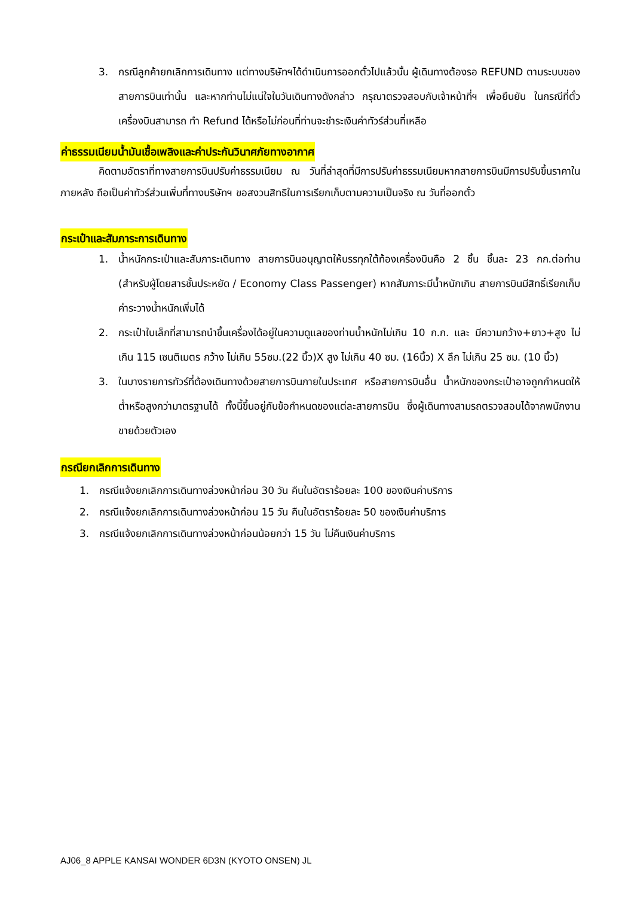3. กรณีลูกค้ายกเลิกการเดินทาง แต่ทางบริษัทฯได้ดำเนินการออกตั๋วไปแล้วนั้น ผู้เดินทางต้องรอ REFUND ตามระบบของสายการบินเท่านั้น และหากท่านไม่แน่ใจในวันเดินทางดังกล่าว กรุณาตรวจสอบกับเจ้าหน้าที่ฯ เพื่อยืนยัน ในกรณีที่ตั๋วเครื่องบินสามารถ ทำ Refund ได้หรือไม่ก่อนที่ท่านจะชำระเงินค่าทัวร์ส่วนที่เหลือ
ค่าธรรมเนียมน้ำมันเชื้อเพลิงและค่าประกันวินาศภัยทางอากาศ
คิดตามอัตราที่ทางสายการบินปรับค่าธรรมเนียม ณ วันที่ล่าสุดที่มีการปรับค่าธรรมเนียมหากสายการบินมีการปรับขึ้นราคาในภายหลัง ถือเป็นค่าทัวร์ส่วนเพิ่มที่ทางบริษัทฯ ขอสงวนสิทธิในการเรียกเก็บตามความเป็นจริง ณ วันที่ออกตั๋ว
กระเป๋าและสัมภาระการเดินทาง
1. น้ำหนักกระเป๋าและสัมภาระเดินทาง สายการบินอนุญาตให้บรรทุกใต้ท้องเครื่องบินคือ 2 ชิ้น ชิ้นละ 23 กก.ต่อท่าน (สำหรับผู้โดยสารชั้นประหยัด / Economy Class Passenger) หากสัมภาระมีน้ำหนักเกิน สายการบินมีสิทธิ์เรียกเก็บค่าระวางน้ำหนักเพิ่มได้
2. กระเป๋าใบเล็กที่สามารถนำขึ้นเครื่องได้อยู่ในความดูแลของท่านน้ำหนักไม่เกิน 10 ก.ก. และ มีความกว้าง+ยาว+สูง ไม่เกิน 115 เซนติเมตร กว้าง ไม่เกิน 55ซม.(22 นิ้ว)X สูง ไม่เกิน 40 ซม. (16นิ้ว) X ลึก ไม่เกิน 25 ซม. (10 นิ้ว)
3. ในบางรายการทัวร์ที่ต้องเดินทางด้วยสายการบินภายในประเทศ หรือสายการบินอื่น น้ำหนักของกระเป๋าอาจถูกกำหนดให้ต่ำหรือสูงกว่ามาตรฐานได้ ทั้งนี้ขึ้นอยู่กับข้อกำหนดของแต่ละสายการบิน ซึ่งผู้เดินทางสามรถตรวจสอบได้จากพนักงานขายด้วยตัวเอง
กรณียกเลิกการเดินทาง
1. กรณีแจ้งยกเลิกการเดินทางล่วงหน้าก่อน 30 วัน คืนในอัตราร้อยละ 100 ของเงินค่าบริการ
2. กรณีแจ้งยกเลิกการเดินทางล่วงหน้าก่อน 15 วัน คืนในอัตราร้อยละ 50 ของเงินค่าบริการ
3. กรณีแจ้งยกเลิกการเดินทางล่วงหน้าก่อนน้อยกว่า 15 วัน ไม่คืนเงินค่าบริการ
AJ06_8 APPLE KANSAI WONDER 6D3N (KYOTO ONSEN) JL